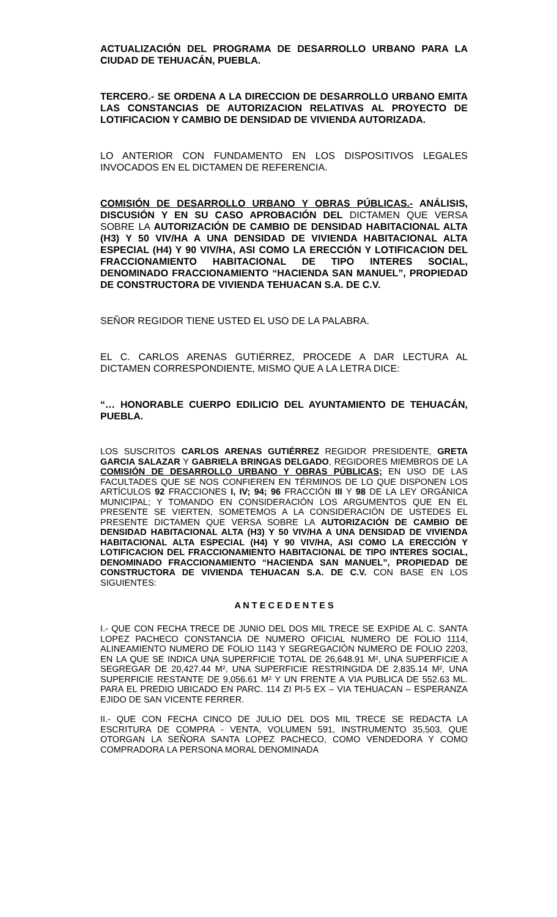ACTUALIZACIÓN DEL PROGRAMA DE DESARROLLO URBANO PARA LA CIUDAD DE TEHUACÁN, PUEBLA.
TERCERO.- SE ORDENA A LA DIRECCION DE DESARROLLO URBANO EMITA LAS CONSTANCIAS DE AUTORIZACION RELATIVAS AL PROYECTO DE LOTIFICACION Y CAMBIO DE DENSIDAD DE VIVIENDA AUTORIZADA.
LO ANTERIOR CON FUNDAMENTO EN LOS DISPOSITIVOS LEGALES INVOCADOS EN EL DICTAMEN DE REFERENCIA.
COMISIÓN DE DESARROLLO URBANO Y OBRAS PÚBLICAS.- ANÁLISIS, DISCUSIÓN Y EN SU CASO APROBACIÓN DEL DICTAMEN QUE VERSA SOBRE LA AUTORIZACIÓN DE CAMBIO DE DENSIDAD HABITACIONAL ALTA (H3) Y 50 VIV/HA A UNA DENSIDAD DE VIVIENDA HABITACIONAL ALTA ESPECIAL (H4) Y 90 VIV/HA, ASI COMO LA ERECCIÓN Y LOTIFICACION DEL FRACCIONAMIENTO HABITACIONAL DE TIPO INTERES SOCIAL, DENOMINADO FRACCIONAMIENTO “HACIENDA SAN MANUEL”, PROPIEDAD DE CONSTRUCTORA DE VIVIENDA TEHUACAN S.A. DE C.V.
SEÑOR REGIDOR TIENE USTED EL USO DE LA PALABRA.
EL C. CARLOS ARENAS GUTIÉRREZ, PROCEDE A DAR LECTURA AL DICTAMEN CORRESPONDIENTE, MISMO QUE A LA LETRA DICE:
“… HONORABLE CUERPO EDILICIO DEL AYUNTAMIENTO DE TEHUACÁN, PUEBLA.
LOS SUSCRITOS CARLOS ARENAS GUTIÉRREZ REGIDOR PRESIDENTE, GRETA GARCIA SALAZAR Y GABRIELA BRINGAS DELGADO, REGIDORES MIEMBROS DE LA COMISIÓN DE DESARROLLO URBANO Y OBRAS PÚBLICAS; EN USO DE LAS FACULTADES QUE SE NOS CONFIEREN EN TÉRMINOS DE LO QUE DISPONEN LOS ARTÍCULOS 92 FRACCIONES I, IV; 94; 96 FRACCIÓN III Y 98 DE LA LEY ORGÁNICA MUNICIPAL; Y TOMANDO EN CONSIDERACIÓN LOS ARGUMENTOS QUE EN EL PRESENTE SE VIERTEN, SOMETEMOS A LA CONSIDERACIÓN DE USTEDES EL PRESENTE DICTAMEN QUE VERSA SOBRE LA AUTORIZACIÓN DE CAMBIO DE DENSIDAD HABITACIONAL ALTA (H3) Y 50 VIV/HA A UNA DENSIDAD DE VIVIENDA HABITACIONAL ALTA ESPECIAL (H4) Y 90 VIV/HA, ASI COMO LA ERECCIÓN Y LOTIFICACION DEL FRACCIONAMIENTO HABITACIONAL DE TIPO INTERES SOCIAL, DENOMINADO FRACCIONAMIENTO “HACIENDA SAN MANUEL”, PROPIEDAD DE CONSTRUCTORA DE VIVIENDA TEHUACAN S.A. DE C.V. CON BASE EN LOS SIGUIENTES:
A N T E C E D E N T E S
I.- QUE CON FECHA TRECE DE JUNIO DEL DOS MIL TRECE SE EXPIDE AL C. SANTA LOPEZ PACHECO CONSTANCIA DE NUMERO OFICIAL NUMERO DE FOLIO 1114, ALINEAMIENTO NUMERO DE FOLIO 1143 Y SEGREGACIÓN NUMERO DE FOLIO 2203, EN LA QUE SE INDICA UNA SUPERFICIE TOTAL DE 26,648.91 M², UNA SUPERFICIE A SEGREGAR DE 20,427.44 M², UNA SUPERFICIE RESTRINGIDA DE 2,835.14 M², UNA SUPERFICIE RESTANTE DE 9,056.61 M² Y UN FRENTE A VIA PUBLICA DE 552.63 ML. PARA EL PREDIO UBICADO EN PARC. 114 ZI PI-5 EX – VIA TEHUACAN – ESPERANZA EJIDO DE SAN VICENTE FERRER.
II.- QUE CON FECHA CINCO DE JULIO DEL DOS MIL TRECE SE REDACTA LA ESCRITURA DE COMPRA - VENTA, VOLUMEN 591, INSTRUMENTO 35,503, QUE OTORGAN LA SEÑORA SANTA LOPEZ PACHECO, COMO VENDEDORA Y COMO COMPRADORA LA PERSONA MORAL DENOMINADA